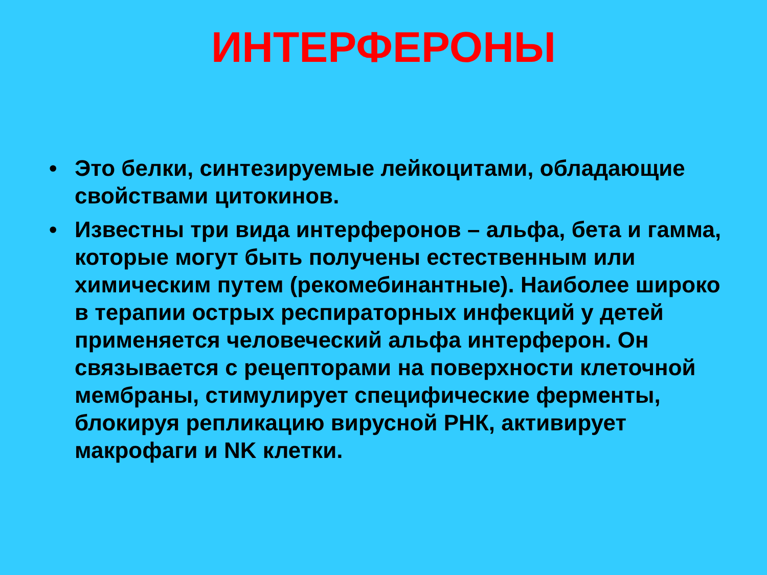ИНТЕРФЕРОНЫ
• Это белки, синтезируемые лейкоцитами, обладающие свойствами цитокинов.
• Известны три вида интерферонов – альфа, бета и гамма, которые могут быть получены естественным или химическим путем (рекомебинантные). Наиболее широко в терапии острых респираторных инфекций у детей применяется человеческий альфа интерферон. Он связывается с рецепторами на поверхности клеточной мембраны, стимулирует специфические ферменты, блокируя репликацию вирусной РНК, активирует макрофаги и NK клетки.